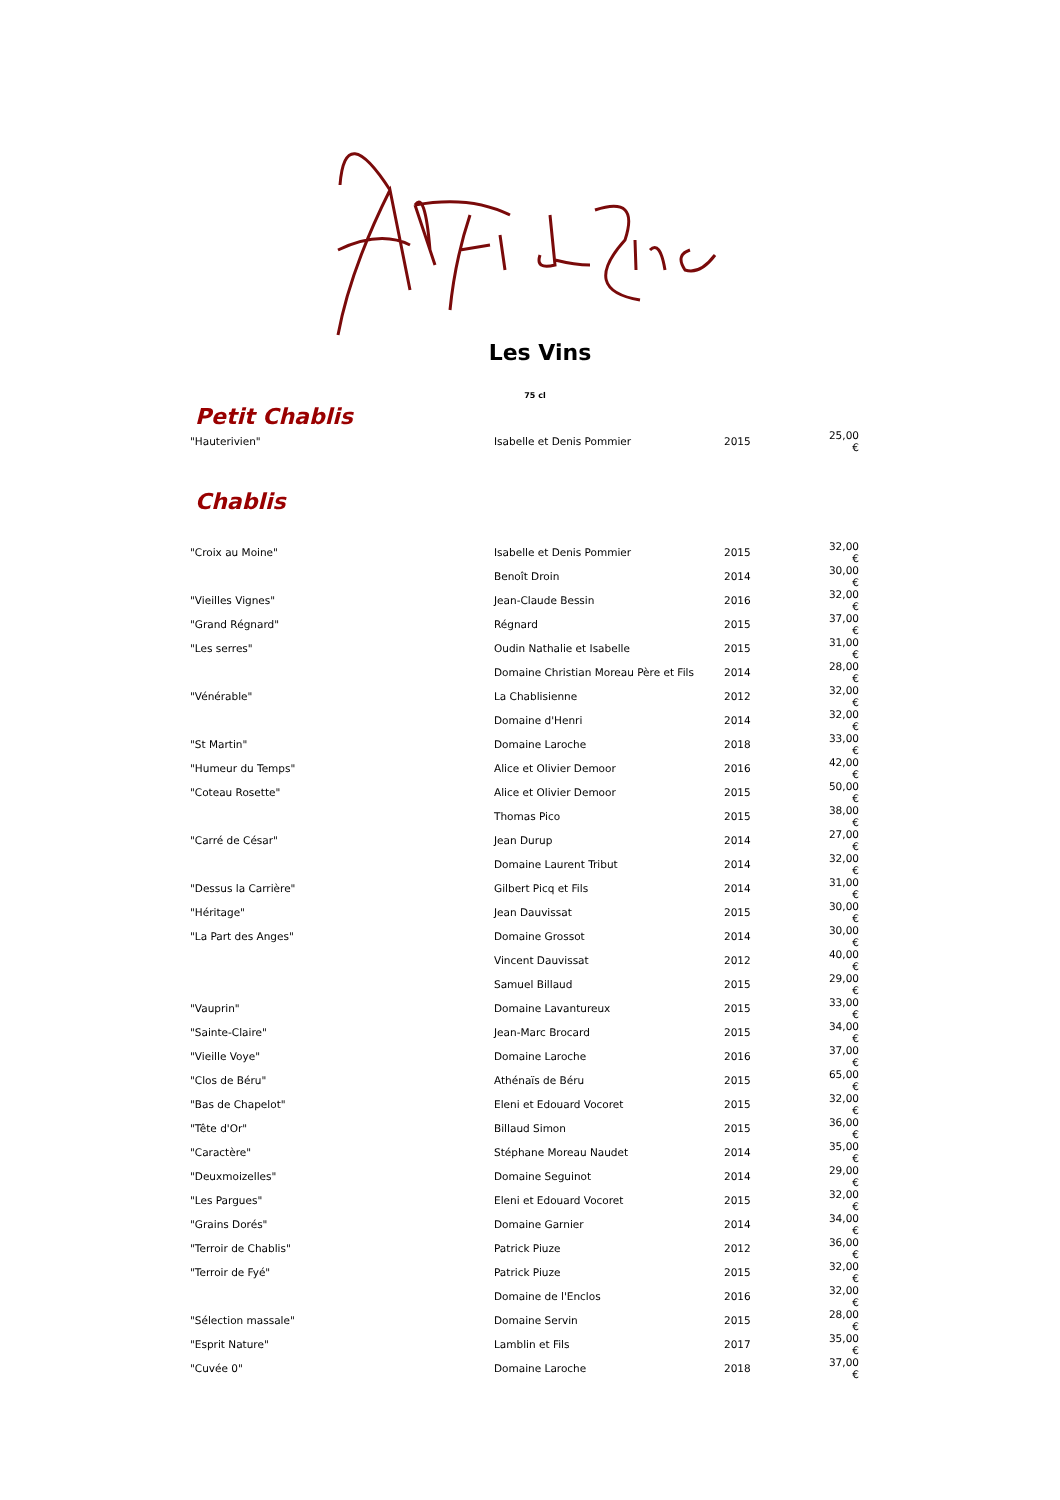Les Vins
75 cl
Petit Chablis
| "Hauterivien" | Isabelle et Denis Pommier | 2015 | 25,00 € |
Chablis
| "Croix au Moine" | Isabelle et Denis Pommier | 2015 | 32,00 € |
| | Benoît Droin | 2014 | 30,00 € |
| "Vieilles Vignes" | Jean-Claude Bessin | 2016 | 32,00 € |
| "Grand Régnard" | Régnard | 2015 | 37,00 € |
| "Les serres" | Oudin Nathalie et Isabelle | 2015 | 31,00 € |
| | Domaine Christian Moreau Père et Fils | 2014 | 28,00 € |
| "Vénérable" | La Chablisienne | 2012 | 32,00 € |
| | Domaine d'Henri | 2014 | 32,00 € |
| "St Martin" | Domaine Laroche | 2018 | 33,00 € |
| "Humeur du Temps" | Alice et Olivier Demoor | 2016 | 42,00 € |
| "Coteau Rosette" | Alice et Olivier Demoor | 2015 | 50,00 € |
| | Thomas Pico | 2015 | 38,00 € |
| "Carré de César" | Jean Durup | 2014 | 27,00 € |
| | Domaine Laurent Tribut | 2014 | 32,00 € |
| "Dessus la Carrière" | Gilbert Picq et Fils | 2014 | 31,00 € |
| "Héritage" | Jean Dauvissat | 2015 | 30,00 € |
| "La Part des Anges" | Domaine Grossot | 2014 | 30,00 € |
| | Vincent Dauvissat | 2012 | 40,00 € |
| | Samuel Billaud | 2015 | 29,00 € |
| "Vauprin" | Domaine Lavantureux | 2015 | 33,00 € |
| "Sainte-Claire" | Jean-Marc Brocard | 2015 | 34,00 € |
| "Vieille Voye" | Domaine Laroche | 2016 | 37,00 € |
| "Clos de Béru" | Athénaïs de Béru | 2015 | 65,00 € |
| "Bas de Chapelot" | Eleni et Edouard Vocoret | 2015 | 32,00 € |
| "Tête d'Or" | Billaud Simon | 2015 | 36,00 € |
| "Caractère" | Stéphane Moreau Naudet | 2014 | 35,00 € |
| "Deuxmoizelles" | Domaine Seguinot | 2014 | 29,00 € |
| "Les Pargues" | Eleni et Edouard Vocoret | 2015 | 32,00 € |
| "Grains Dorés" | Domaine Garnier | 2014 | 34,00 € |
| "Terroir de Chablis" | Patrick Piuze | 2012 | 36,00 € |
| "Terroir de Fyé" | Patrick Piuze | 2015 | 32,00 € |
| | Domaine de l'Enclos | 2016 | 32,00 € |
| "Sélection massale" | Domaine Servin | 2015 | 28,00 € |
| "Esprit Nature" | Lamblin et Fils | 2017 | 35,00 € |
| "Cuvée 0" | Domaine Laroche | 2018 | 37,00 € |